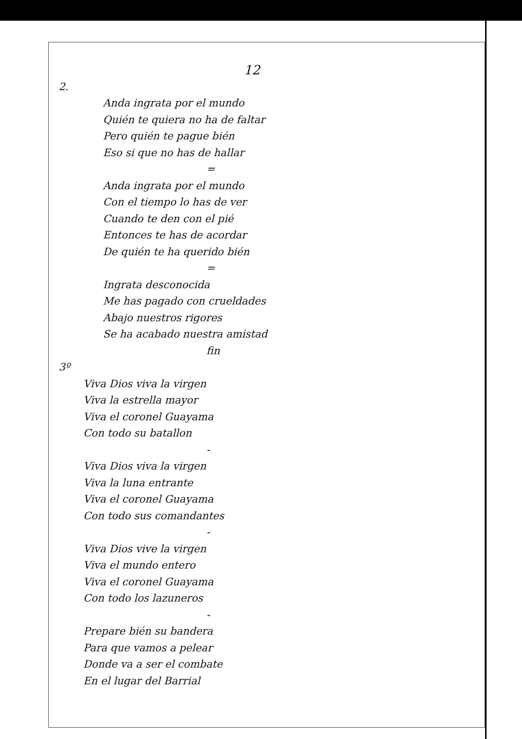12
2.
Anda ingrata por el mundo
Quién te quiera no ha de faltar
Pero quién te pague bién
Eso si que no has de hallar
=
Anda ingrata por el mundo
Con el tiempo lo has de ver
Cuando te den con el pié
Entonces te has de acordar
De quién te ha querido bién
=
Ingrata desconocida
Me has pagado con crueldades
Abajo nuestros rigores
Se ha acabado nuestra amistad
fin
3º
Viva Dios viva la virgen
Viva la estrella mayor
Viva el coronel Guayama
Con todo su batallon
-
Viva Dios viva la virgen
Viva la luna entrante
Viva el coronel Guayama
Con todo sus comandantes
-
Viva Dios vive la virgen
Viva el mundo entero
Viva el coronel Guayama
Con todo los lazuneros
-
Prepare bién su bandera
Para que vamos a pelear
Donde va a ser el combate
En el lugar del Barrial